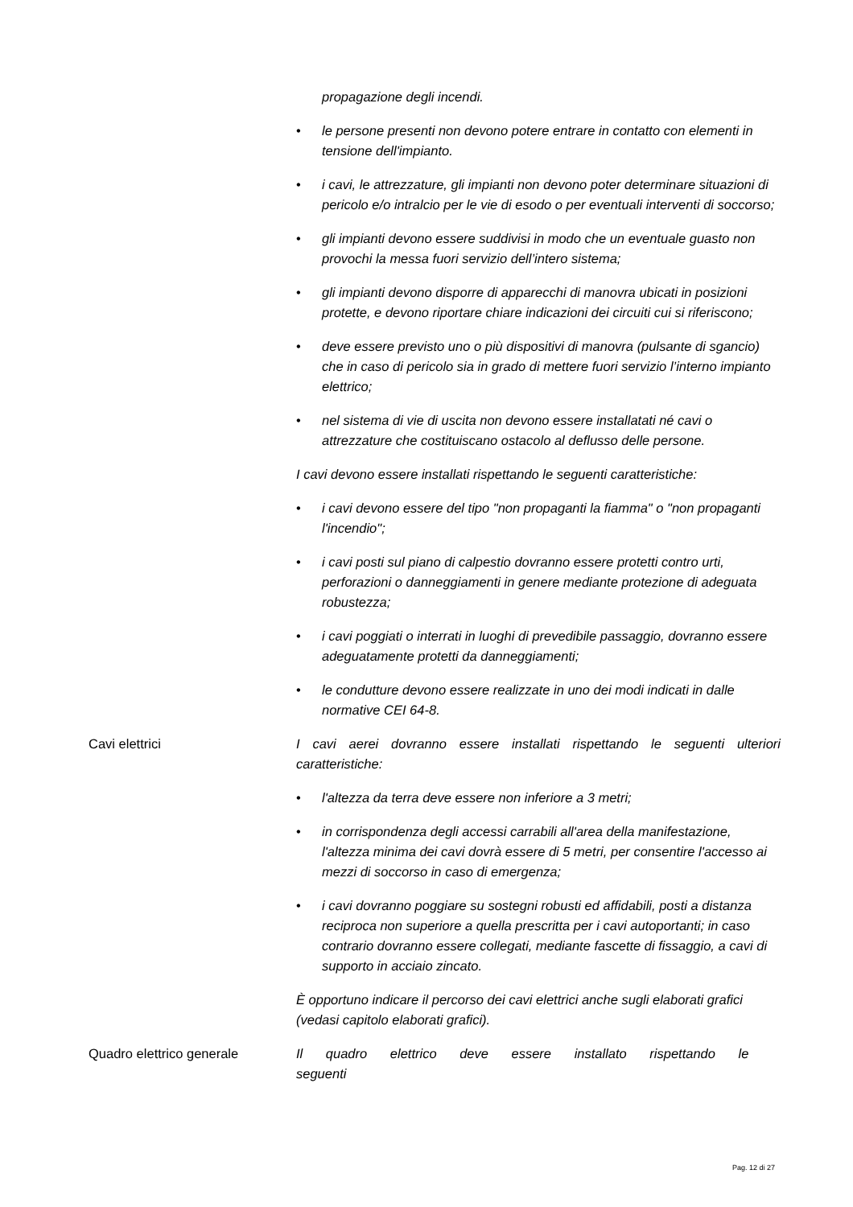propagazione degli incendi.
• le persone presenti non devono potere entrare in contatto con elementi in tensione dell'impianto.
• i cavi, le attrezzature, gli impianti non devono poter determinare situazioni di pericolo e/o intralcio per le vie di esodo o per eventuali interventi di soccorso;
• gli impianti devono essere suddivisi in modo che un eventuale guasto non provochi la messa fuori servizio dell’intero sistema;
• gli impianti devono disporre di apparecchi di manovra ubicati in posizioni protette, e devono riportare chiare indicazioni dei circuiti cui si riferiscono;
• deve essere previsto uno o più dispositivi di manovra (pulsante di sgancio) che in caso di pericolo sia in grado di mettere fuori servizio l’interno impianto elettrico;
• nel sistema di vie di uscita non devono essere installatati né cavi o attrezzature che costituiscano ostacolo al deflusso delle persone.
I cavi devono essere installati rispettando le seguenti caratteristiche:
• i cavi devono essere del tipo "non propaganti la fiamma" o "non propaganti l'incendio";
• i cavi posti sul piano di calpestio dovranno essere protetti contro urti, perforazioni o danneggiamenti in genere mediante protezione di adeguata robustezza;
• i cavi poggiati o interrati in luoghi di prevedibile passaggio, dovranno essere adeguatamente protetti da danneggiamenti;
• le condutture devono essere realizzate in uno dei modi indicati in dalle normative CEI 64-8.
Cavi elettrici I cavi aerei dovranno essere installati rispettando le seguenti ulteriori caratteristiche:
• l'altezza da terra deve essere non inferiore a 3 metri;
• in corrispondenza degli accessi carrabili all'area della manifestazione, l'altezza minima dei cavi dovrà essere di 5 metri, per consentire l'accesso ai mezzi di soccorso in caso di emergenza;
• i cavi dovranno poggiare su sostegni robusti ed affidabili, posti a distanza reciproca non superiore a quella prescritta per i cavi autoportanti; in caso contrario dovranno essere collegati, mediante fascette di fissaggio, a cavi di supporto in acciaio zincato.
È opportuno indicare il percorso dei cavi elettrici anche sugli elaborati grafici (vedasi capitolo elaborati grafici).
Quadro elettrico generale Il quadro elettrico deve essere installato rispettando le seguenti
Pag. 12 di 27